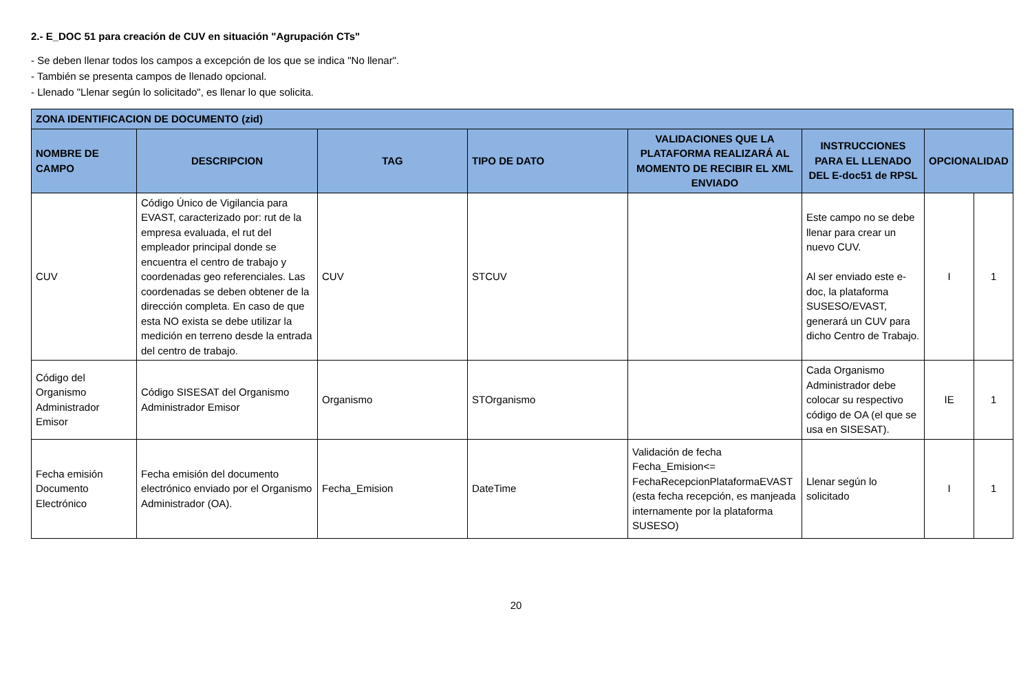2.- E_DOC 51 para creación de CUV en situación "Agrupación CTs"
- Se deben llenar todos los campos a excepción de los que se indica "No llenar".
- También se presenta campos de llenado opcional.
- Llenado "Llenar según lo solicitado", es llenar lo que solicita.
| ZONA IDENTIFICACION DE DOCUMENTO (zid) | | | | | | | |
| --- | --- | --- | --- | --- | --- | --- | --- |
| NOMBRE DE CAMPO | DESCRIPCION | TAG | TIPO DE DATO | VALIDACIONES QUE LA PLATAFORMA REALIZARÁ AL MOMENTO DE RECIBIR EL XML ENVIADO | INSTRUCCIONES PARA EL LLENADO DEL E-doc51 de RPSL | OPCIONALIDAD | |
| CUV | Código Único de Vigilancia para EVAST, caracterizado por: rut de la empresa evaluada, el rut del empleador principal donde se encuentra el centro de trabajo y coordenadas geo referenciales. Las coordenadas se deben obtener de la dirección completa. En caso de que esta NO exista se debe utilizar la medición en terreno desde la entrada del centro de trabajo. | CUV | STCUV | | Este campo no se debe llenar para crear un nuevo CUV. Al ser enviado este e-doc, la plataforma SUSESO/EVAST, generará un CUV para dicho Centro de Trabajo. | I | 1 |
| Código del Organismo Administrador Emisor | Código SISESAT del Organismo Administrador Emisor | Organismo | STOrganismo | | Cada Organismo Administrador debe colocar su respectivo código de OA (el que se usa en SISESAT). | IE | 1 |
| Fecha emisión Documento Electrónico | Fecha emisión del documento electrónico enviado por el Organismo Administrador (OA). | Fecha_Emision | DateTime | Validación de fecha Fecha_Emision<= FechaRecepcionPlataformaEVAST (esta fecha recepción, es manjeada internamente por la plataforma SUSESO) | Llenar según lo solicitado | I | 1 |
20